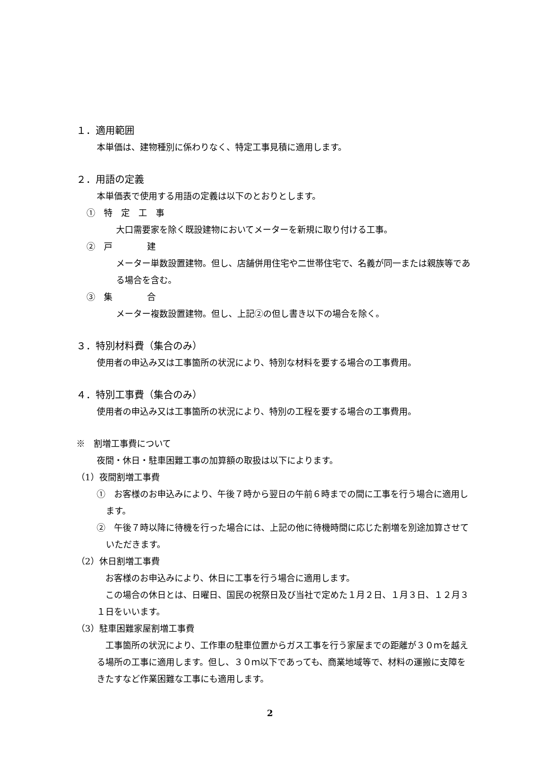１．適用範囲
本単価は、建物種別に係わりなく、特定工事見積に適用します。
２．用語の定義
本単価表で使用する用語の定義は以下のとおりとします。
①　特　定　工　事
大口需要家を除く既設建物においてメーターを新規に取り付ける工事。
②　戸　　　　建
メーター単数設置建物。但し、店舗併用住宅や二世帯住宅で、名義が同一または親族等である場合を含む。
③　集　　　　合
メーター複数設置建物。但し、上記②の但し書き以下の場合を除く。
３．特別材料費（集合のみ）
使用者の申込み又は工事箇所の状況により、特別な材料を要する場合の工事費用。
４．特別工事費（集合のみ）
使用者の申込み又は工事箇所の状況により、特別の工程を要する場合の工事費用。
※　割増工事費について
夜間・休日・駐車困難工事の加算額の取扱は以下によります。
（1）夜間割増工事費
①　お客様のお申込みにより、午後７時から翌日の午前６時までの間に工事を行う場合に適用します。
②　午後７時以降に待機を行った場合には、上記の他に待機時間に応じた割増を別途加算させていただきます。
（2）休日割増工事費
　お客様のお申込みにより、休日に工事を行う場合に適用します。
　この場合の休日とは、日曜日、国民の祝祭日及び当社で定めた１月２日、１月３日、１２月３１日をいいます。
（3）駐車困難家屋割増工事費
　工事箇所の状況により、工作車の駐車位置からガス工事を行う家屋までの距離が３０ｍを越える場所の工事に適用します。但し、３０ｍ以下であっても、商業地域等で、材料の運搬に支障をきたすなど作業困難な工事にも適用します。
2